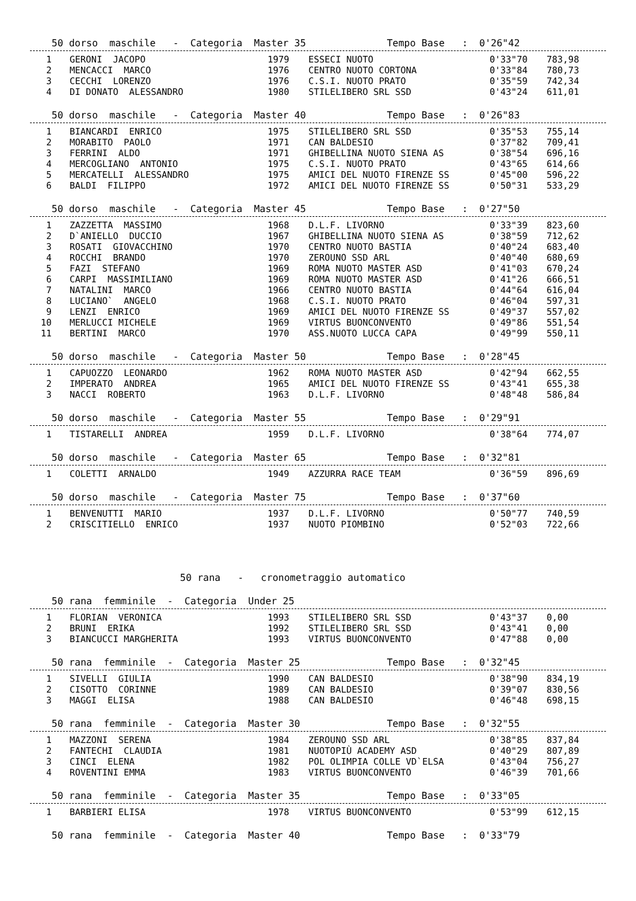50 dorso maschile - Categoria Master 35 Tempo Base : 0'26"42
| 1 | GERONI JACOPO | 1979 | ESSECI NUOTO | 0'33"70 | 783,98 |
| 2 | MENCACCI MARCO | 1976 | CENTRO NUOTO CORTONA | 0'33"84 | 780,73 |
| 3 | CECCHI LORENZO | 1976 | C.S.I. NUOTO PRATO | 0'35"59 | 742,34 |
| 4 | DI DONATO ALESSANDRO | 1980 | STILELIBERO SRL SSD | 0'43"24 | 611,01 |
50 dorso maschile - Categoria Master 40 Tempo Base : 0'26"83
| 1 | BIANCARDI ENRICO | 1975 | STILELIBERO SRL SSD | 0'35"53 | 755,14 |
| 2 | MORABITO PAOLO | 1971 | CAN BALDESIO | 0'37"82 | 709,41 |
| 3 | FERRINI ALDO | 1971 | GHIBELLINA NUOTO SIENA AS | 0'38"54 | 696,16 |
| 4 | MERCOGLIANO ANTONIO | 1975 | C.S.I. NUOTO PRATO | 0'43"65 | 614,66 |
| 5 | MERCATELLI ALESSANDRO | 1975 | AMICI DEL NUOTO FIRENZE SS | 0'45"00 | 596,22 |
| 6 | BALDI FILIPPO | 1972 | AMICI DEL NUOTO FIRENZE SS | 0'50"31 | 533,29 |
50 dorso maschile - Categoria Master 45 Tempo Base : 0'27"50
| 1 | ZAZZETTA MASSIMO | 1968 | D.L.F. LIVORNO | 0'33"39 | 823,60 |
| 2 | D`ANIELLO DUCCIO | 1967 | GHIBELLINA NUOTO SIENA AS | 0'38"59 | 712,62 |
| 3 | ROSATI GIOVACCHINO | 1970 | CENTRO NUOTO BASTIA | 0'40"24 | 683,40 |
| 4 | ROCCHI BRANDO | 1970 | ZEROUNO SSD ARL | 0'40"40 | 680,69 |
| 5 | FAZI STEFANO | 1969 | ROMA NUOTO MASTER ASD | 0'41"03 | 670,24 |
| 6 | CARPI MASSIMILIANO | 1969 | ROMA NUOTO MASTER ASD | 0'41"26 | 666,51 |
| 7 | NATALINI MARCO | 1966 | CENTRO NUOTO BASTIA | 0'44"64 | 616,04 |
| 8 | LUCIANO` ANGELO | 1968 | C.S.I. NUOTO PRATO | 0'46"04 | 597,31 |
| 9 | LENZI ENRICO | 1969 | AMICI DEL NUOTO FIRENZE SS | 0'49"37 | 557,02 |
| 10 | MERLUCCI MICHELE | 1969 | VIRTUS BUONCONVENTO | 0'49"86 | 551,54 |
| 11 | BERTINI MARCO | 1970 | ASS.NUOTO LUCCA CAPA | 0'49"99 | 550,11 |
50 dorso maschile - Categoria Master 50 Tempo Base : 0'28"45
| 1 | CAPUOZZO LEONARDO | 1962 | ROMA NUOTO MASTER ASD | 0'42"94 | 662,55 |
| 2 | IMPERATO ANDREA | 1965 | AMICI DEL NUOTO FIRENZE SS | 0'43"41 | 655,38 |
| 3 | NACCI ROBERTO | 1963 | D.L.F. LIVORNO | 0'48"48 | 586,84 |
50 dorso maschile - Categoria Master 55 Tempo Base : 0'29"91
| 1 | TISTARELLI ANDREA | 1959 | D.L.F. LIVORNO | 0'38"64 | 774,07 |
50 dorso maschile - Categoria Master 65 Tempo Base : 0'32"81
| 1 | COLETTI ARNALDO | 1949 | AZZURRA RACE TEAM | 0'36"59 | 896,69 |
50 dorso maschile - Categoria Master 75 Tempo Base : 0'37"60
| 1 | BENVENUTTI MARIO | 1937 | D.L.F. LIVORNO | 0'50"77 | 740,59 |
| 2 | CRISCITIELLO ENRICO | 1937 | NUOTO PIOMBINO | 0'52"03 | 722,66 |
50 rana - cronometraggio automatico
50 rana femminile - Categoria Under 25
| 1 | FLORIAN VERONICA | 1993 | STILELIBERO SRL SSD | 0'43"37 | 0,00 |
| 2 | BRUNI ERIKA | 1992 | STILELIBERO SRL SSD | 0'43"41 | 0,00 |
| 3 | BIANCUCCI MARGHERITA | 1993 | VIRTUS BUONCONVENTO | 0'47"88 | 0,00 |
50 rana femminile - Categoria Master 25 Tempo Base : 0'32"45
| 1 | SIVELLI GIULIA | 1990 | CAN BALDESIO | 0'38"90 | 834,19 |
| 2 | CISOTTO CORINNE | 1989 | CAN BALDESIO | 0'39"07 | 830,56 |
| 3 | MAGGI ELISA | 1988 | CAN BALDESIO | 0'46"48 | 698,15 |
50 rana femminile - Categoria Master 30 Tempo Base : 0'32"55
| 1 | MAZZONI SERENA | 1984 | ZEROUNO SSD ARL | 0'38"85 | 837,84 |
| 2 | FANTECHI CLAUDIA | 1981 | NUOTOPIÙ ACADEMY ASD | 0'40"29 | 807,89 |
| 3 | CINCI ELENA | 1982 | POL OLIMPIA COLLE VD`ELSA | 0'43"04 | 756,27 |
| 4 | ROVENTINI EMMA | 1983 | VIRTUS BUONCONVENTO | 0'46"39 | 701,66 |
50 rana femminile - Categoria Master 35 Tempo Base : 0'33"05
| 1 | BARBIERI ELISA | 1978 | VIRTUS BUONCONVENTO | 0'53"99 | 612,15 |
50 rana femminile - Categoria Master 40 Tempo Base : 0'33"79